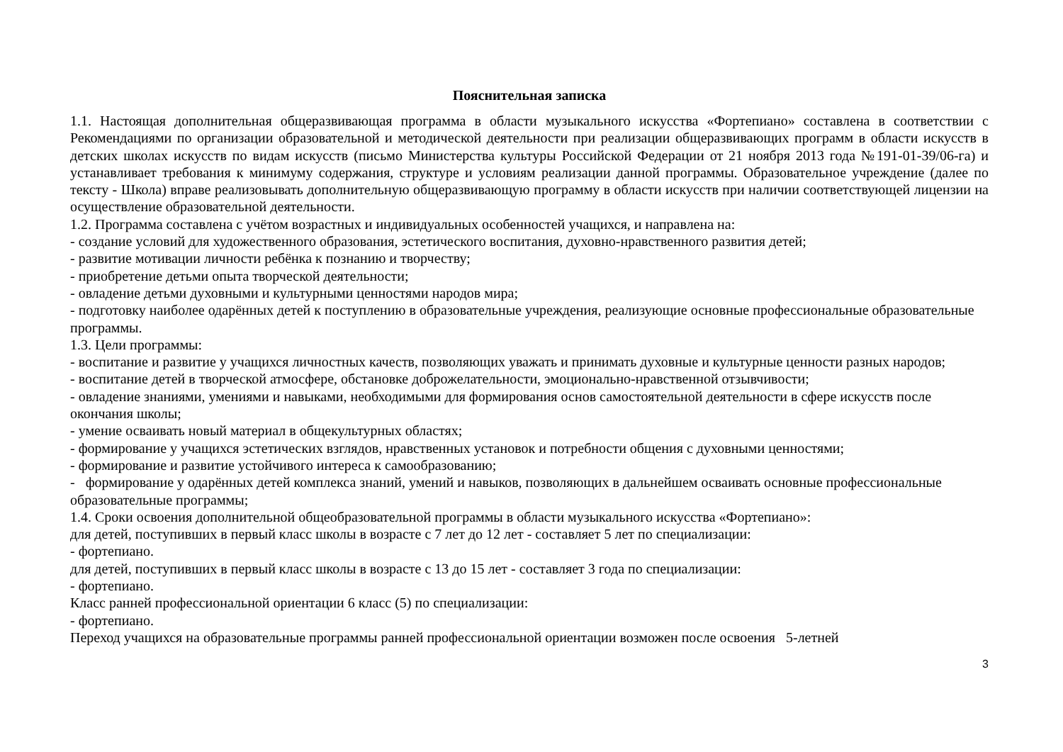Пояснительная записка
1.1. Настоящая дополнительная общеразвивающая программа в области музыкального искусства «Фортепиано» составлена в соответствии с Рекомендациями по организации образовательной и методической деятельности при реализации общеразвивающих программ в области искусств в детских школах искусств по видам искусств (письмо Министерства культуры Российской Федерации от 21 ноября 2013 года №191-01-39/06-га) и устанавливает требования к минимуму содержания, структуре и условиям реализации данной программы. Образовательное учреждение (далее по тексту - Школа) вправе реализовывать дополнительную общеразвивающую программу в области искусств при наличии соответствующей лицензии на осуществление образовательной деятельности.
1.2. Программа составлена с учётом возрастных и индивидуальных особенностей учащихся, и направлена на:
- создание условий для художественного образования, эстетического воспитания, духовно-нравственного развития детей;
- развитие мотивации личности ребёнка к познанию и творчеству;
- приобретение детьми опыта творческой деятельности;
- овладение детьми духовными и культурными ценностями народов мира;
- подготовку наиболее одарённых детей к поступлению в образовательные учреждения, реализующие основные профессиональные образовательные программы.
1.3. Цели программы:
- воспитание и развитие у учащихся личностных качеств, позволяющих уважать и принимать духовные и культурные ценности разных народов;
- воспитание детей в творческой атмосфере, обстановке доброжелательности, эмоционально-нравственной отзывчивости;
- овладение знаниями, умениями и навыками, необходимыми для формирования основ самостоятельной деятельности в сфере искусств после окончания школы;
- умение осваивать новый материал в общекультурных областях;
- формирование у учащихся эстетических взглядов, нравственных установок и потребности общения с духовными ценностями;
- формирование и развитие устойчивого интереса к самообразованию;
- формирование у одарённых детей комплекса знаний, умений и навыков, позволяющих в дальнейшем осваивать основные профессиональные образовательные программы;
1.4. Сроки освоения дополнительной общеобразовательной программы в области музыкального искусства «Фортепиано»:
для детей, поступивших в первый класс школы в возрасте с 7 лет до 12 лет - составляет 5 лет по специализации:
- фортепиано.
для детей, поступивших в первый класс школы в возрасте с 13 до 15 лет - составляет 3 года по специализации:
- фортепиано.
Класс ранней профессиональной ориентации 6 класс (5) по специализации:
- фортепиано.
Переход учащихся на образовательные программы ранней профессиональной ориентации возможен после освоения 5-летней
3